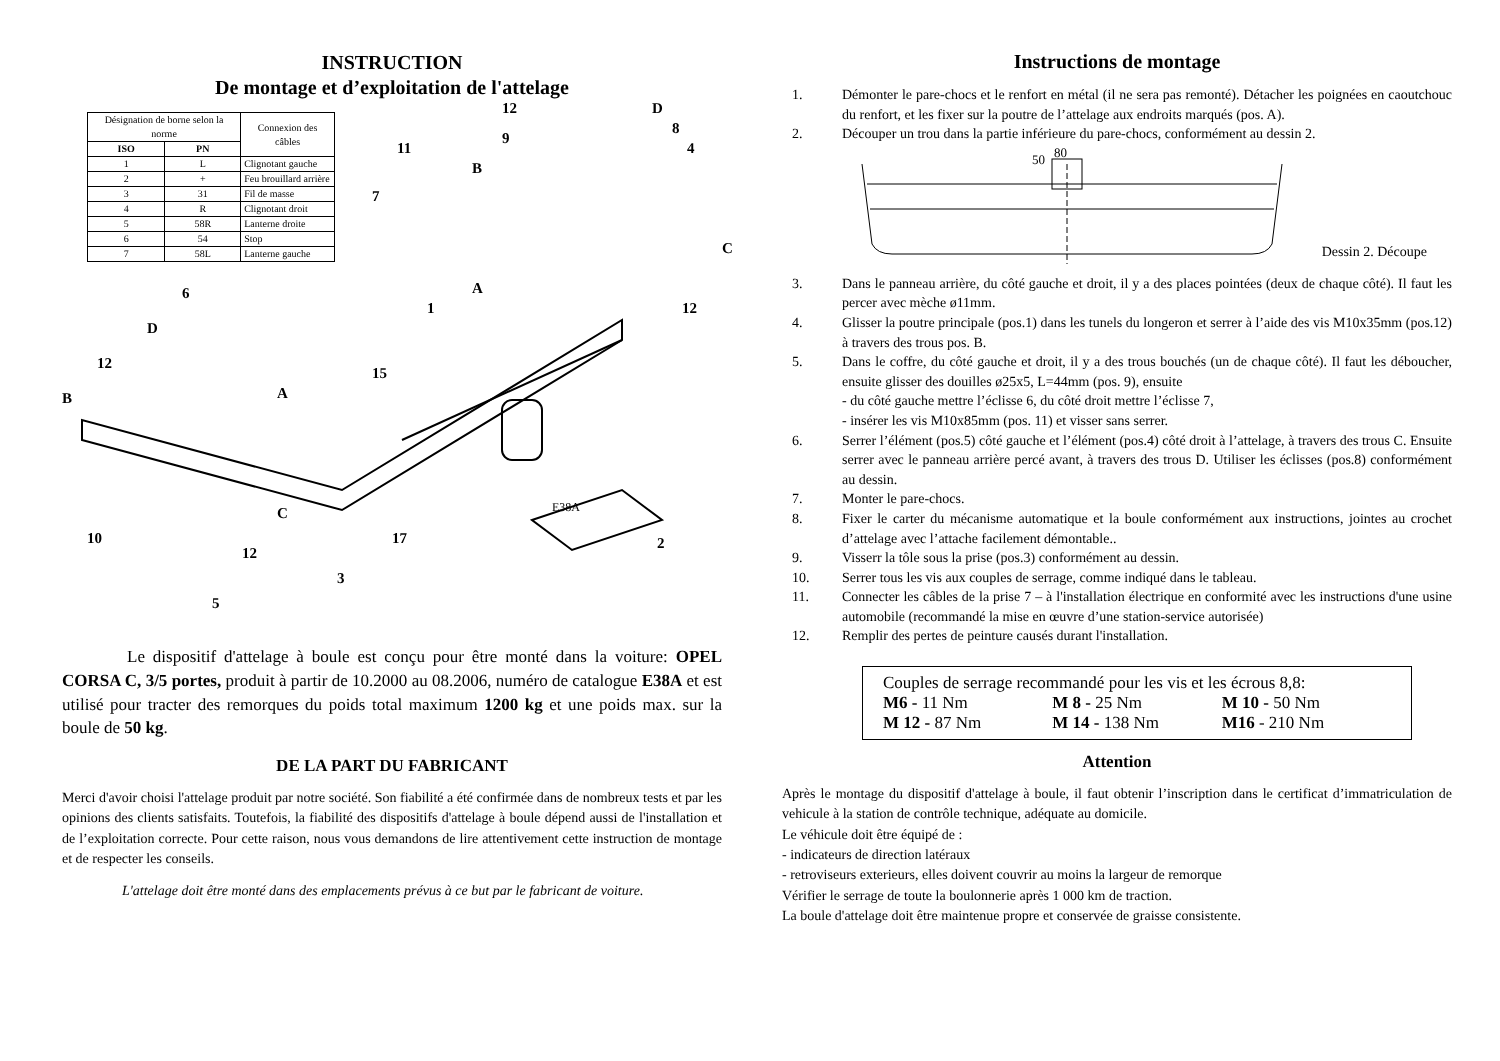INSTRUCTION
De montage et d’exploitation de l'attelage
| Désignation de borne selon la norme | | Connexion des câbles |
| ISO | PN | |
| 1 | L | Clignotant gauche |
| 2 | + | Feu brouillard arrière |
| 3 | 31 | Fil de masse |
| 4 | R | Clignotant droit |
| 5 | 58R | Lanterne droite |
| 6 | 54 | Stop |
| 7 | 58L | Lanterne gauche |
12 D
8
11
9
4
B
7
C
A 6
12 1
D
12
15
A B
C
10 17 2
12
3
5
E38A
Le dispositif d'attelage à boule est conçu pour être monté dans la voiture: OPEL CORSA C, 3/5 portes, produit à partir de 10.2000 au 08.2006, numéro de catalogue E38A et est utilisé pour tracter des remorques du poids total maximum 1200 kg et une poids max. sur la boule de 50 kg.
DE LA PART DU FABRICANT
Merci d'avoir choisi l'attelage produit par notre société. Son fiabilité a été confirmée dans de nombreux tests et par les opinions des clients satisfaits. Toutefois, la fiabilité des dispositifs d'attelage à boule dépend aussi de l'installation et de l’exploitation correcte. Pour cette raison, nous vous demandons de lire attentivement cette instruction de montage et de respecter les conseils.
L'attelage doit être monté dans des emplacements prévus à ce but par le fabricant de voiture.
Instructions de montage
1. Démonter le pare-chocs et le renfort en métal (il ne sera pas remonté). Détacher les poignées en caoutchouc du renfort, et les fixer sur la poutre de l’attelage aux endroits marqués (pos. A).
2. Découper un trou dans la partie inférieure du pare-chocs, conformément au dessin 2.
80
50
Dessin 2. Découpe
3. Dans le panneau arrière, du côté gauche et droit, il y a des places pointées (deux de chaque côté). Il faut les percer avec mèche ø11mm.
4. Glisser la poutre principale (pos.1) dans les tunels du longeron et serrer à l’aide des vis M10x35mm (pos.12) à travers des trous pos. B.
5. Dans le coffre, du côté gauche et droit, il y a des trous bouchés (un de chaque côté). Il faut les déboucher, ensuite glisser des douilles ø25x5, L=44mm (pos. 9), ensuite
- du côté gauche mettre l’éclisse 6, du côté droit mettre l’éclisse 7,
- insérer les vis M10x85mm (pos. 11) et visser sans serrer.
6. Serrer l’élément (pos.5) côté gauche et l’élément (pos.4) côté droit à l’attelage, à travers des trous C. Ensuite serrer avec le panneau arrière percé avant, à travers des trous D. Utiliser les éclisses (pos.8) conformément au dessin.
7. Monter le pare-chocs.
8. Fixer le carter du mécanisme automatique et la boule conformément aux instructions, jointes au crochet d’attelage avec l’attache facilement démontable..
9. Visserr la tôle sous la prise (pos.3) conformément au dessin.
10. Serrer tous les vis aux couples de serrage, comme indiqué dans le tableau.
11. Connecter les câbles de la prise 7 – à l'installation électrique en conformité avec les instructions d'une usine automobile (recommandé la mise en œuvre d’une station-service autorisée)
12. Remplir des pertes de peinture causés durant l'installation.
Couples de serrage recommandé pour les vis et les écrous 8,8:
M6 - 11 Nm M 8 - 25 Nm M 10 - 50 Nm
M 12 - 87 Nm M 14 - 138 Nm M16 - 210 Nm
Attention
Après le montage du dispositif d'attelage à boule, il faut obtenir l’inscription dans le certificat d’immatriculation de vehicule à la station de contrôle technique, adéquate au domicile.
Le véhicule doit être équipé de :
- indicateurs de direction latéraux
- retroviseurs exterieurs, elles doivent couvrir au moins la largeur de remorque
Vérifier le serrage de toute la boulonnerie après 1 000 km de traction.
La boule d'attelage doit être maintenue propre et conservée de graisse consistente.